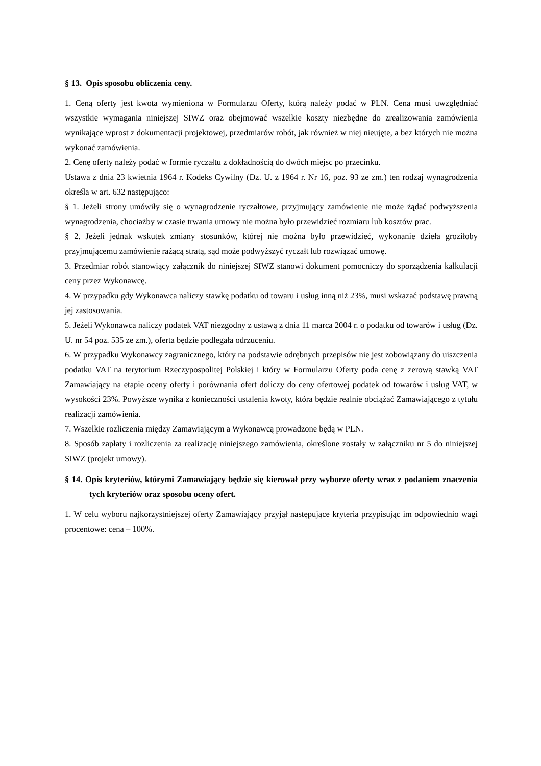§ 13. Opis sposobu obliczenia ceny.
1. Ceną oferty jest kwota wymieniona w Formularzu Oferty, którą należy podać w PLN. Cena musi uwzględniać wszystkie wymagania niniejszej SIWZ oraz obejmować wszelkie koszty niezbędne do zrealizowania zamówienia wynikające wprost z dokumentacji projektowej, przedmiarów robót, jak również w niej nieujęte, a bez których nie można wykonać zamówienia.
2. Cenę oferty należy podać w formie ryczałtu z dokładnością do dwóch miejsc po przecinku.
Ustawa z dnia 23 kwietnia 1964 r. Kodeks Cywilny (Dz. U. z 1964 r. Nr 16, poz. 93 ze zm.) ten rodzaj wynagrodzenia określa w art. 632 następująco:
§ 1. Jeżeli strony umówiły się o wynagrodzenie ryczałtowe, przyjmujący zamówienie nie może żądać podwyższenia wynagrodzenia, chociażby w czasie trwania umowy nie można było przewidzieć rozmiaru lub kosztów prac.
§ 2. Jeżeli jednak wskutek zmiany stosunków, której nie można było przewidzieć, wykonanie dzieła groziłoby przyjmującemu zamówienie rażącą stratą, sąd może podwyższyć ryczałt lub rozwiązać umowę.
3. Przedmiar robót stanowiący załącznik do niniejszej SIWZ stanowi dokument pomocniczy do sporządzenia kalkulacji ceny przez Wykonawcę.
4. W przypadku gdy Wykonawca naliczy stawkę podatku od towaru i usług inną niż 23%, musi wskazać podstawę prawną jej zastosowania.
5. Jeżeli Wykonawca naliczy podatek VAT niezgodny z ustawą z dnia 11 marca 2004 r. o podatku od towarów i usług (Dz. U. nr 54 poz. 535 ze zm.), oferta będzie podlegała odrzuceniu.
6. W przypadku Wykonawcy zagranicznego, który na podstawie odrębnych przepisów nie jest zobowiązany do uiszczenia podatku VAT na terytorium Rzeczypospolitej Polskiej i który w Formularzu Oferty poda cenę z zerową stawką VAT Zamawiający na etapie oceny oferty i porównania ofert doliczy do ceny ofertowej podatek od towarów i usług VAT, w wysokości 23%. Powyższe wynika z konieczności ustalenia kwoty, która będzie realnie obciążać Zamawiającego z tytułu realizacji zamówienia.
7. Wszelkie rozliczenia między Zamawiającym a Wykonawcą prowadzone będą w PLN.
8. Sposób zapłaty i rozliczenia za realizację niniejszego zamówienia, określone zostały w załączniku nr 5 do niniejszej SIWZ (projekt umowy).
§ 14. Opis kryteriów, którymi Zamawiający będzie się kierował przy wyborze oferty wraz z podaniem znaczenia tych kryteriów oraz sposobu oceny ofert.
1. W celu wyboru najkorzystniejszej oferty Zamawiający przyjął następujące kryteria przypisując im odpowiednio wagi procentowe: cena – 100%.